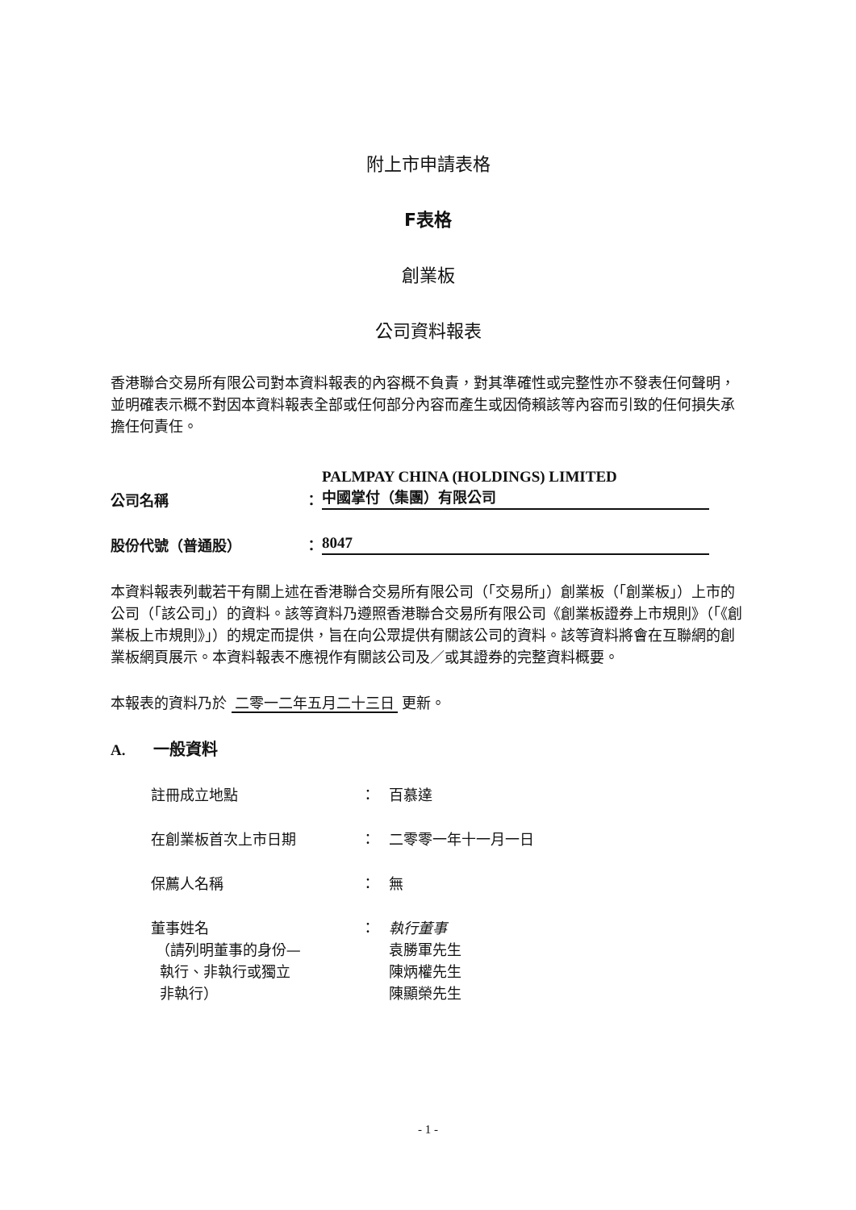附上市申請表格
F表格
創業板
公司資料報表
香港聯合交易所有限公司對本資料報表的內容概不負責，對其準確性或完整性亦不發表任何聲明，並明確表示概不對因本資料報表全部或任何部分內容而產生或因倚賴該等內容而引致的任何損失承擔任何責任。
公司名稱 ：
PALMPAY CHINA (HOLDINGS) LIMITED
中國掌付（集團）有限公司
股份代號（普通股） ： 8047
本資料報表列載若干有關上述在香港聯合交易所有限公司（「交易所」）創業板（「創業板」）上市的公司（「該公司」）的資料。該等資料乃遵照香港聯合交易所有限公司《創業板證券上市規則》（「《創業板上市規則》」）的規定而提供，旨在向公眾提供有關該公司的資料。該等資料將會在互聯網的創業板網頁展示。本資料報表不應視作有關該公司及／或其證券的完整資料概要。
本報表的資料乃於 二零一二年五月二十三日 更新。
A. 一般資料
註冊成立地點 ： 百慕達
在創業板首次上市日期 ： 二零零一年十一月一日
保薦人名稱 ： 無
董事姓名
（請列明董事的身份—
執行、非執行或獨立
非執行）
： 執行董事
袁勝軍先生
陳炳權先生
陳顯榮先生
- 1 -